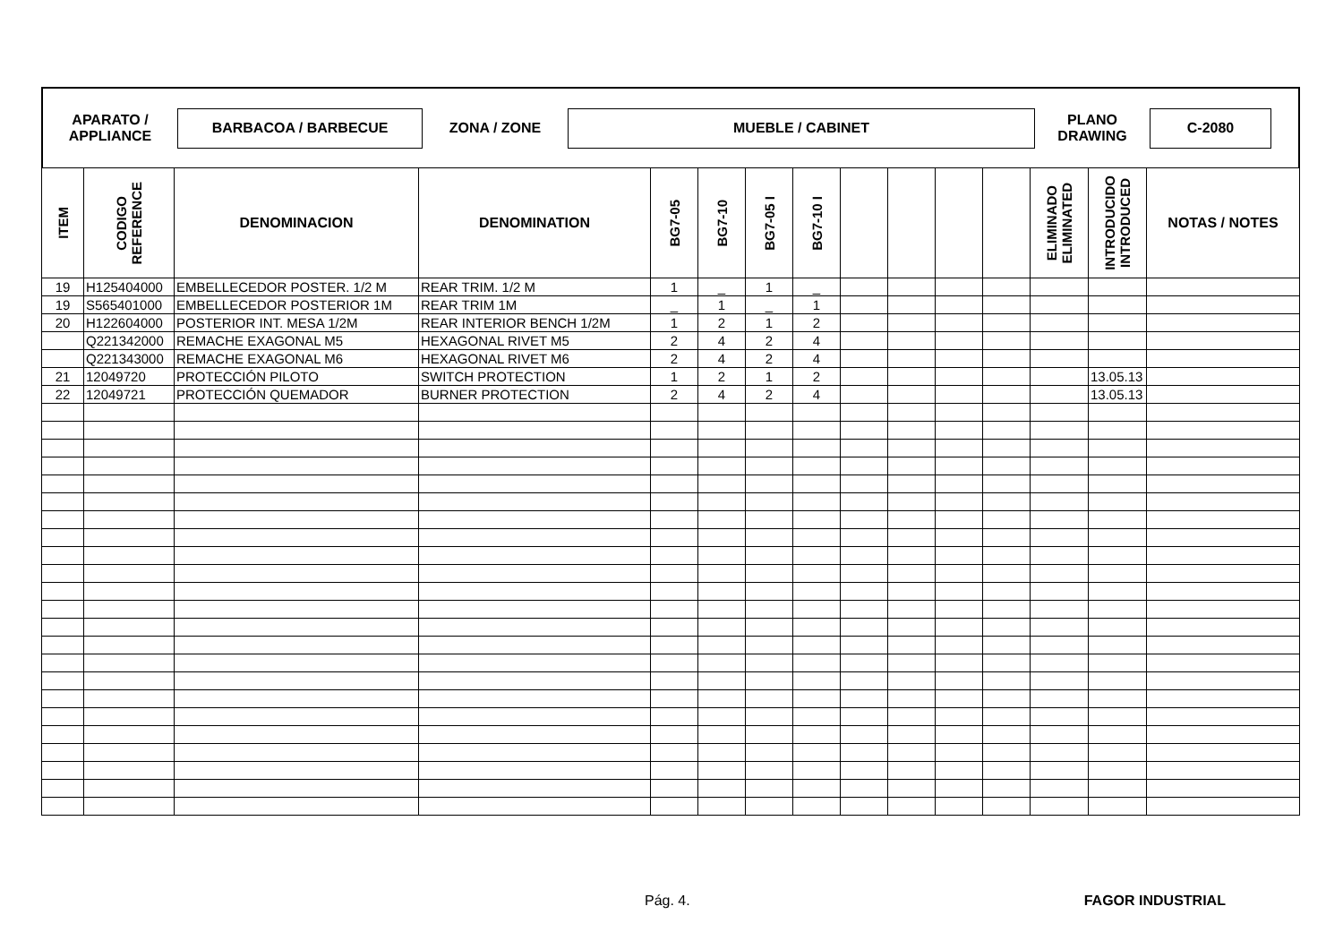APARATO /
APPLIANCE
BARBACOA / BARBECUE
ZONA / ZONE
MUEBLE / CABINET
PLANO
DRAWING
C-2080
| ITEM | CODIGO REFERENCE | DENOMINACION | DENOMINATION | BG7-05 | BG7-10 | BG7-05 I | BG7-10 I | | | | | ELIMINADO ELIMINATED | INTRODUCIDO INTRODUCED | NOTAS / NOTES |
| --- | --- | --- | --- | --- | --- | --- | --- | --- | --- | --- | --- | --- | --- | --- |
| 19 | H125404000 | EMBELLECEDOR POSTER. 1/2 M | REAR TRIM. 1/2 M | 1 | _ | 1 | _ | | | | | | | |
| 19 | S565401000 | EMBELLECEDOR POSTERIOR 1M | REAR TRIM 1M | _ | 1 | _ | 1 | | | | | | | |
| 20 | H122604000 | POSTERIOR INT. MESA 1/2M | REAR INTERIOR BENCH 1/2M | 1 | 2 | 1 | 2 | | | | | | | |
| | Q221342000 | REMACHE EXAGONAL M5 | HEXAGONAL RIVET M5 | 2 | 4 | 2 | 4 | | | | | | | |
| | Q221343000 | REMACHE EXAGONAL M6 | HEXAGONAL RIVET M6 | 2 | 4 | 2 | 4 | | | | | | | |
| 21 | 12049720 | PROTECCIÓN PILOTO | SWITCH PROTECTION | 1 | 2 | 1 | 2 | | | | | | 13.05.13 | |
| 22 | 12049721 | PROTECCIÓN QUEMADOR | BURNER PROTECTION | 2 | 4 | 2 | 4 | | | | | | 13.05.13 | |
Pág. 4. FAGOR INDUSTRIAL